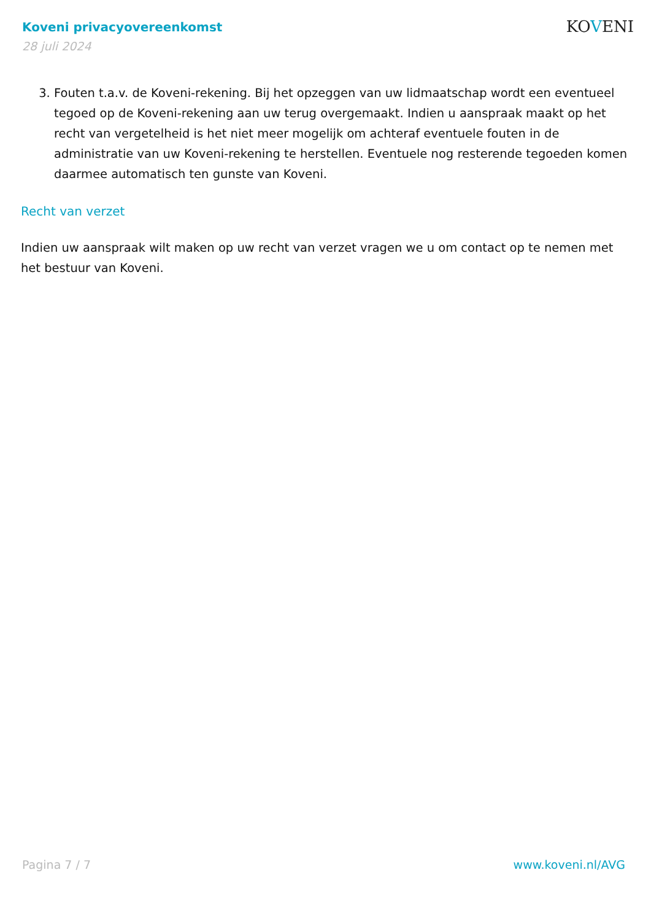Koveni privacyovereenkomst
28 juli 2024
KOVENI
3. Fouten t.a.v. de Koveni-rekening. Bij het opzeggen van uw lidmaatschap wordt een eventueel tegoed op de Koveni-rekening aan uw terug overgemaakt. Indien u aanspraak maakt op het recht van vergetelheid is het niet meer mogelijk om achteraf eventuele fouten in de administratie van uw Koveni-rekening te herstellen. Eventuele nog resterende tegoeden komen daarmee automatisch ten gunste van Koveni.
Recht van verzet
Indien uw aanspraak wilt maken op uw recht van verzet vragen we u om contact op te nemen met het bestuur van Koveni.
Pagina 7 / 7 www.koveni.nl/AVG